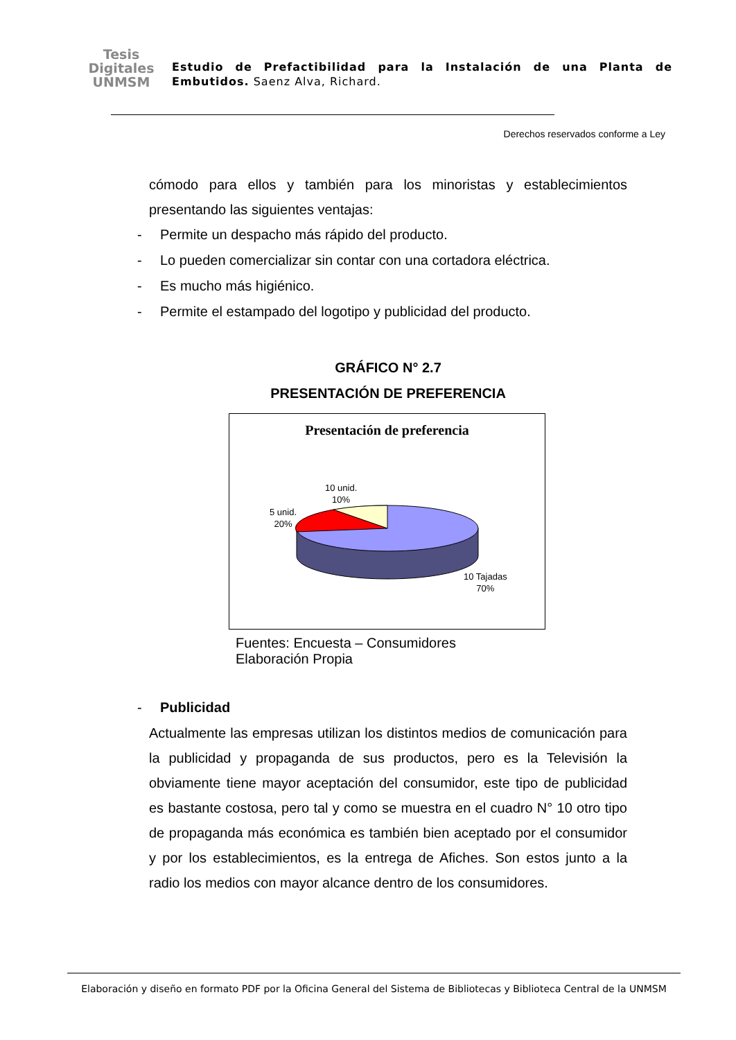Tesis
Digitales
UNMSM
Estudio de Prefactibilidad para la Instalación de una Planta de Embutidos. Saenz Alva, Richard.
Derechos reservados conforme a Ley
cómodo para ellos y también para los minoristas y establecimientos presentando las siguientes ventajas:
- Permite un despacho más rápido del producto.
- Lo pueden comercializar sin contar con una cortadora eléctrica.
- Es mucho más higiénico.
- Permite el estampado del logotipo y publicidad del producto.
GRÁFICO N° 2.7
PRESENTACIÓN DE PREFERENCIA
Presentación de preferencia
10 unid.
10%
5 unid.
20%
10 Tajadas
70%
Fuentes: Encuesta – Consumidores
Elaboración Propia
- Publicidad
Actualmente las empresas utilizan los distintos medios de comunicación para la publicidad y propaganda de sus productos, pero es la Televisión la obviamente tiene mayor aceptación del consumidor, este tipo de publicidad es bastante costosa, pero tal y como se muestra en el cuadro N° 10 otro tipo de propaganda más económica es también bien aceptado por el consumidor y por los establecimientos, es la entrega de Afiches. Son estos junto a la radio los medios con mayor alcance dentro de los consumidores.
Elaboración y diseño en formato PDF por la Oficina General del Sistema de Bibliotecas y Biblioteca Central de la UNMSM